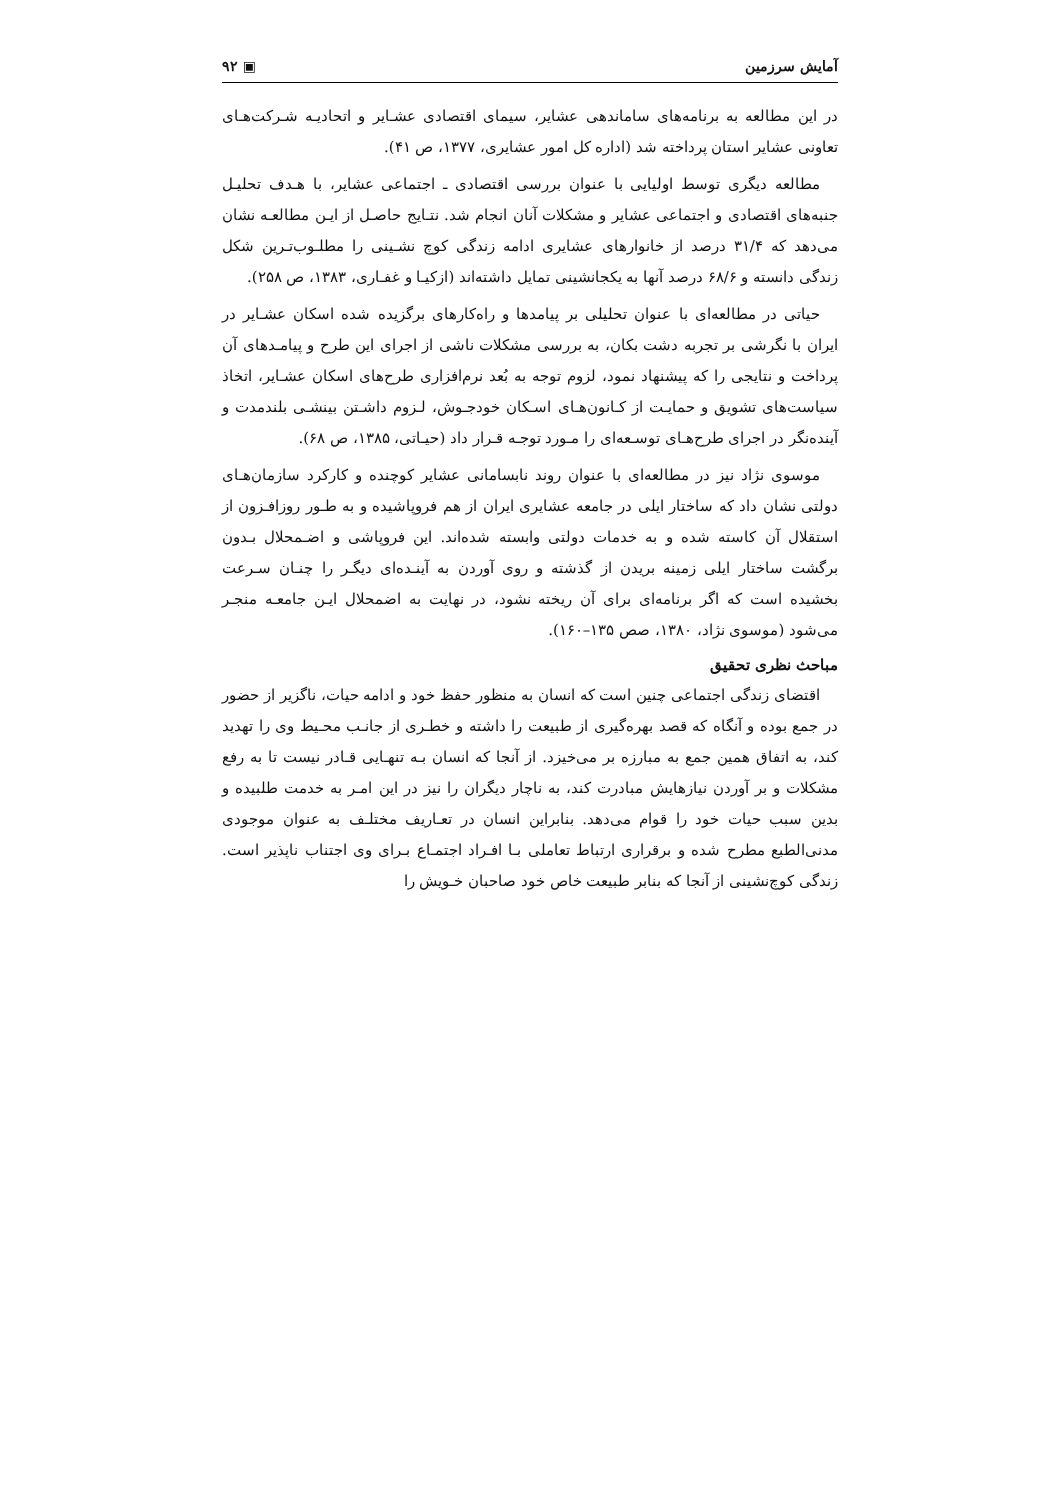آمایش سرزمین ▣ ۹۲
در این مطالعه به برنامه‌های ساماندهی عشایر، سیمای اقتصادی عشـایر و اتحادیـه شـرکت‌هـای تعاونی عشایر استان پرداخته شد (اداره کل امور عشایری، ۱۳۷۷، ص ۴۱).
مطالعه دیگری توسط اولیایی با عنوان بررسی اقتصادی ـ اجتماعی عشایر، با هـدف تحلیـل جنبه‌های اقتصادی و اجتماعی عشایر و مشکلات آنان انجام شد. نتـایج حاصـل از ایـن مطالعـه نشان می‌دهد که ۳۱/۴ درصد از خانوارهای عشایری ادامه زندگی کوچ نشـینی را مطلـوب‌تـرین شکل زندگی دانسته و ۶۸/۶ درصد آنها به یکجانشینی تمایل داشته‌اند (ازکیـا و غفـاری، ۱۳۸۳، ص ۲۵۸).
حیاتی در مطالعه‌ای با عنوان تحلیلی بر پیامدها و راه‌کارهای برگزیده شده اسکان عشـایر در ایران با نگرشی بر تجربه دشت بکان، به بررسی مشکلات ناشی از اجرای این طرح و پیامـدهای آن پرداخت و نتایجی را که پیشنهاد نمود، لزوم توجه به بُعد نرم‌افزاری طرح‌های اسکان عشـایر، اتخاذ سیاست‌های تشویق و حمایـت از کـانون‌هـای اسـکان خودجـوش، لـزوم داشـتن بینشـی بلندمدت و آینده‌نگر در اجرای طرح‌هـای توسـعه‌ای را مـورد توجـه قـرار داد (حیـاتی، ۱۳۸۵، ص ۶۸).
موسوی نژاد نیز در مطالعه‌ای با عنوان روند نابسامانی عشایر کوچنده و کارکرد سازمان‌هـای دولتی نشان داد که ساختار ایلی در جامعه عشایری ایران از هم فروپاشیده و به طـور روزافـزون از استقلال آن کاسته شده و به خدمات دولتی وابسته شده‌اند. این فروپاشی و اضـمحلال بـدون برگشت ساختار ایلی زمینه بریدن از گذشته و روی آوردن به آینـده‌ای دیگـر را چنـان سـرعت بخشیده است که اگر برنامه‌ای برای آن ریخته نشود، در نهایت به اضمحلال ایـن جامعـه منجـر می‌شود (موسوی نژاد، ۱۳۸۰، صص ۱۳۵–۱۶۰).
مباحث نظری تحقیق
اقتضای زندگی اجتماعی چنین است که انسان به منظور حفظ خود و ادامه حیات، ناگزیر از حضور در جمع بوده و آنگاه که قصد بهره‌گیری از طبیعت را داشته و خطـری از جانـب محـیط وی را تهدید کند، به اتفاق همین جمع به مبارزه بر می‌خیزد. از آنجا که انسان بـه تنهـایی قـادر نیست تا به رفع مشکلات و بر آوردن نیازهایش مبادرت کند، به ناچار دیگران را نیز در این امـر به خدمت طلبیده و بدین سبب حیات خود را قوام می‌دهد. بنابراین انسان در تعـاریف مختلـف به عنوان موجودی مدنی‌الطبع مطرح شده و برقراری ارتباط تعاملی بـا افـراد اجتمـاع بـرای وی اجتناب ناپذیر است. زندگی کوچ‌نشینی از آنجا که بنابر طبیعت خاص خود صاحبان خـویش را